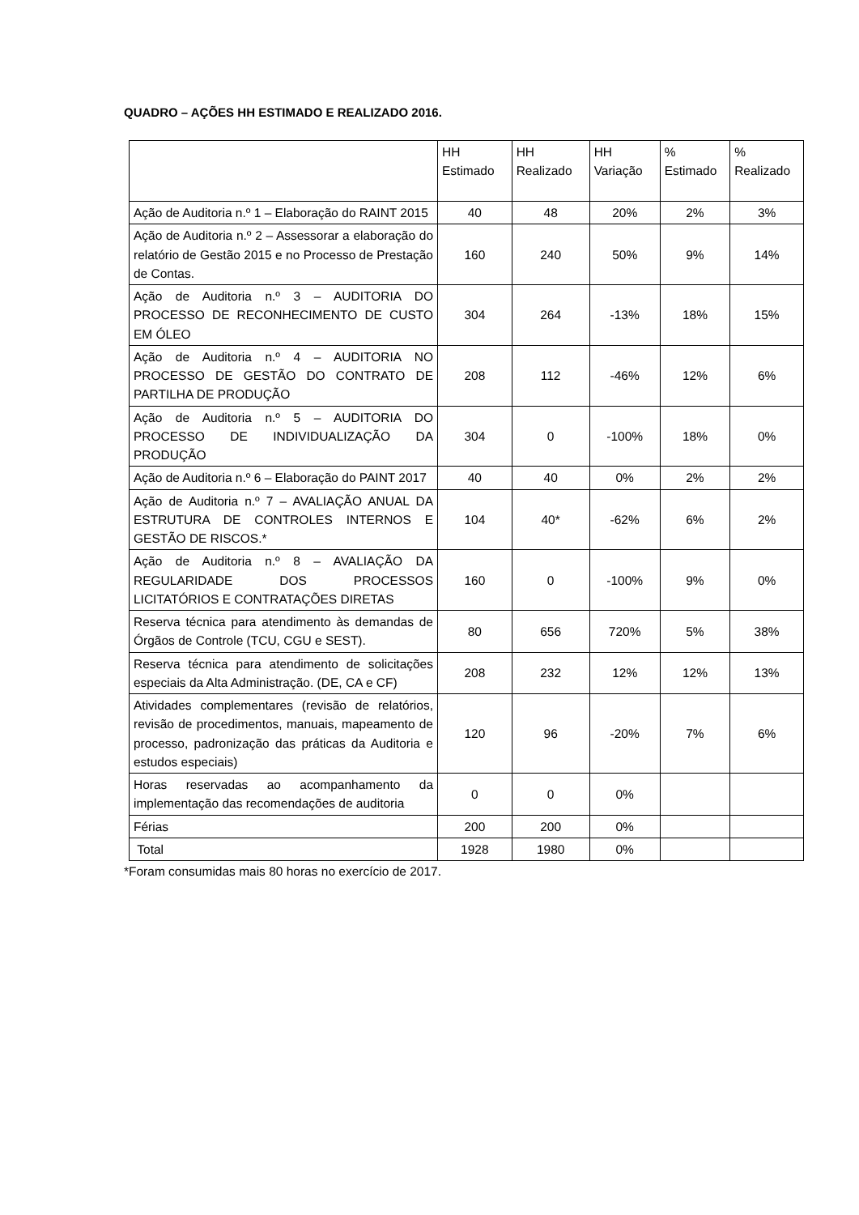QUADRO – AÇÕES HH ESTIMADO E REALIZADO 2016.
| | HH Estimado | HH Realizado | HH Variação | % Estimado | % Realizado |
| --- | --- | --- | --- | --- | --- |
| Ação de Auditoria n.º 1 – Elaboração do RAINT 2015 | 40 | 48 | 20% | 2% | 3% |
| Ação de Auditoria n.º 2 – Assessorar a elaboração do relatório de Gestão 2015 e no Processo de Prestação de Contas. | 160 | 240 | 50% | 9% | 14% |
| Ação de Auditoria n.º 3 – AUDITORIA DO PROCESSO DE RECONHECIMENTO DE CUSTO EM ÓLEO | 304 | 264 | -13% | 18% | 15% |
| Ação de Auditoria n.º 4 – AUDITORIA NO PROCESSO DE GESTÃO DO CONTRATO DE PARTILHA DE PRODUÇÃO | 208 | 112 | -46% | 12% | 6% |
| Ação de Auditoria n.º 5 – AUDITORIA DO PROCESSO DE INDIVIDUALIZAÇÃO DA PRODUÇÃO | 304 | 0 | -100% | 18% | 0% |
| Ação de Auditoria n.º 6 – Elaboração do PAINT 2017 | 40 | 40 | 0% | 2% | 2% |
| Ação de Auditoria n.º 7 – AVALIAÇÃO ANUAL DA ESTRUTURA DE CONTROLES INTERNOS E GESTÃO DE RISCOS.* | 104 | 40* | -62% | 6% | 2% |
| Ação de Auditoria n.º 8 – AVALIAÇÃO DA REGULARIDADE DOS PROCESSOS LICITATÓRIOS E CONTRATAÇÕES DIRETAS | 160 | 0 | -100% | 9% | 0% |
| Reserva técnica para atendimento às demandas de Órgãos de Controle (TCU, CGU e SEST). | 80 | 656 | 720% | 5% | 38% |
| Reserva técnica para atendimento de solicitações especiais da Alta Administração. (DE, CA e CF) | 208 | 232 | 12% | 12% | 13% |
| Atividades complementares (revisão de relatórios, revisão de procedimentos, manuais, mapeamento de processo, padronização das práticas da Auditoria e estudos especiais) | 120 | 96 | -20% | 7% | 6% |
| Horas reservadas ao acompanhamento da implementação das recomendações de auditoria | 0 | 0 | 0% | | |
| Férias | 200 | 200 | 0% | | |
| Total | 1928 | 1980 | 0% | | |
*Foram consumidas mais 80 horas no exercício de 2017.